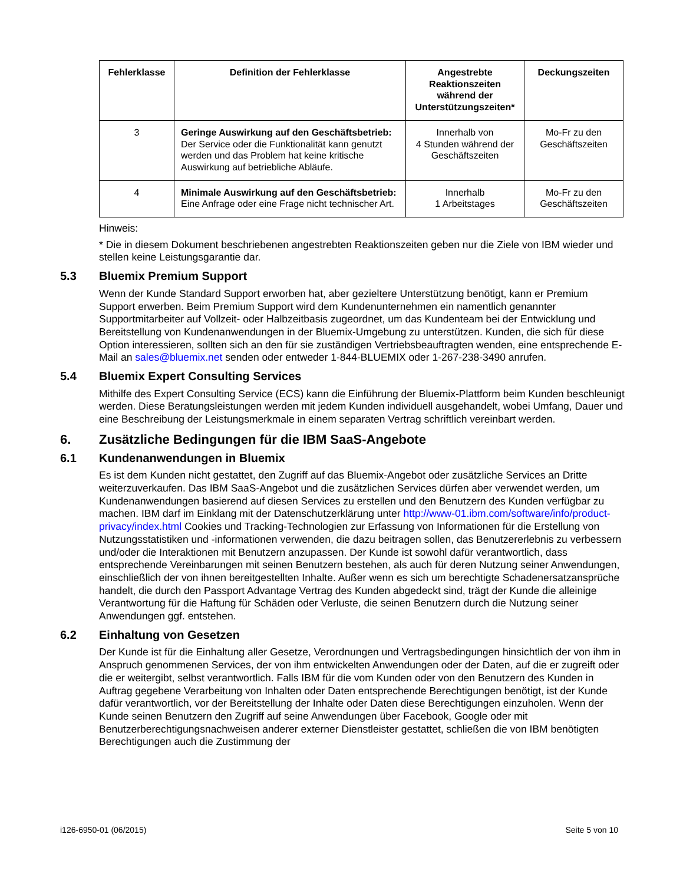| Fehlerklasse | Definition der Fehlerklasse | Angestrebte Reaktionszeiten während der Unterstützungszeiten* | Deckungszeiten |
| --- | --- | --- | --- |
| 3 | Geringe Auswirkung auf den Geschäftsbetrieb: Der Service oder die Funktionalität kann genutzt werden und das Problem hat keine kritische Auswirkung auf betriebliche Abläufe. | Innerhalb von 4 Stunden während der Geschäftszeiten | Mo-Fr zu den Geschäftszeiten |
| 4 | Minimale Auswirkung auf den Geschäftsbetrieb: Eine Anfrage oder eine Frage nicht technischer Art. | Innerhalb 1 Arbeitstages | Mo-Fr zu den Geschäftszeiten |
Hinweis:
* Die in diesem Dokument beschriebenen angestrebten Reaktionszeiten geben nur die Ziele von IBM wieder und stellen keine Leistungsgarantie dar.
5.3 Bluemix Premium Support
Wenn der Kunde Standard Support erworben hat, aber gezieltere Unterstützung benötigt, kann er Premium Support erwerben. Beim Premium Support wird dem Kundenunternehmen ein namentlich genannter Supportmitarbeiter auf Vollzeit- oder Halbzeitbasis zugeordnet, um das Kundenteam bei der Entwicklung und Bereitstellung von Kundenanwendungen in der Bluemix-Umgebung zu unterstützen. Kunden, die sich für diese Option interessieren, sollten sich an den für sie zuständigen Vertriebsbeauftragten wenden, eine entsprechende E-Mail an sales@bluemix.net senden oder entweder 1-844-BLUEMIX oder 1-267-238-3490 anrufen.
5.4 Bluemix Expert Consulting Services
Mithilfe des Expert Consulting Service (ECS) kann die Einführung der Bluemix-Plattform beim Kunden beschleunigt werden. Diese Beratungsleistungen werden mit jedem Kunden individuell ausgehandelt, wobei Umfang, Dauer und eine Beschreibung der Leistungsmerkmale in einem separaten Vertrag schriftlich vereinbart werden.
6. Zusätzliche Bedingungen für die IBM SaaS-Angebote
6.1 Kundenanwendungen in Bluemix
Es ist dem Kunden nicht gestattet, den Zugriff auf das Bluemix-Angebot oder zusätzliche Services an Dritte weiterzuverkaufen. Das IBM SaaS-Angebot und die zusätzlichen Services dürfen aber verwendet werden, um Kundenanwendungen basierend auf diesen Services zu erstellen und den Benutzern des Kunden verfügbar zu machen. IBM darf im Einklang mit der Datenschutzerklärung unter http://www-01.ibm.com/software/info/product-privacy/index.html Cookies und Tracking-Technologien zur Erfassung von Informationen für die Erstellung von Nutzungsstatistiken und -informationen verwenden, die dazu beitragen sollen, das Benutzererlebnis zu verbessern und/oder die Interaktionen mit Benutzern anzupassen. Der Kunde ist sowohl dafür verantwortlich, dass entsprechende Vereinbarungen mit seinen Benutzern bestehen, als auch für deren Nutzung seiner Anwendungen, einschließlich der von ihnen bereitgestellten Inhalte. Außer wenn es sich um berechtigte Schadenersatzansprüche handelt, die durch den Passport Advantage Vertrag des Kunden abgedeckt sind, trägt der Kunde die alleinige Verantwortung für die Haftung für Schäden oder Verluste, die seinen Benutzern durch die Nutzung seiner Anwendungen ggf. entstehen.
6.2 Einhaltung von Gesetzen
Der Kunde ist für die Einhaltung aller Gesetze, Verordnungen und Vertragsbedingungen hinsichtlich der von ihm in Anspruch genommenen Services, der von ihm entwickelten Anwendungen oder der Daten, auf die er zugreift oder die er weitergibt, selbst verantwortlich. Falls IBM für die vom Kunden oder von den Benutzern des Kunden in Auftrag gegebene Verarbeitung von Inhalten oder Daten entsprechende Berechtigungen benötigt, ist der Kunde dafür verantwortlich, vor der Bereitstellung der Inhalte oder Daten diese Berechtigungen einzuholen. Wenn der Kunde seinen Benutzern den Zugriff auf seine Anwendungen über Facebook, Google oder mit Benutzerberechtigungsnachweisen anderer externer Dienstleister gestattet, schließen die von IBM benötigten Berechtigungen auch die Zustimmung der
i126-6950-01 (06/2015) Seite 5 von 10